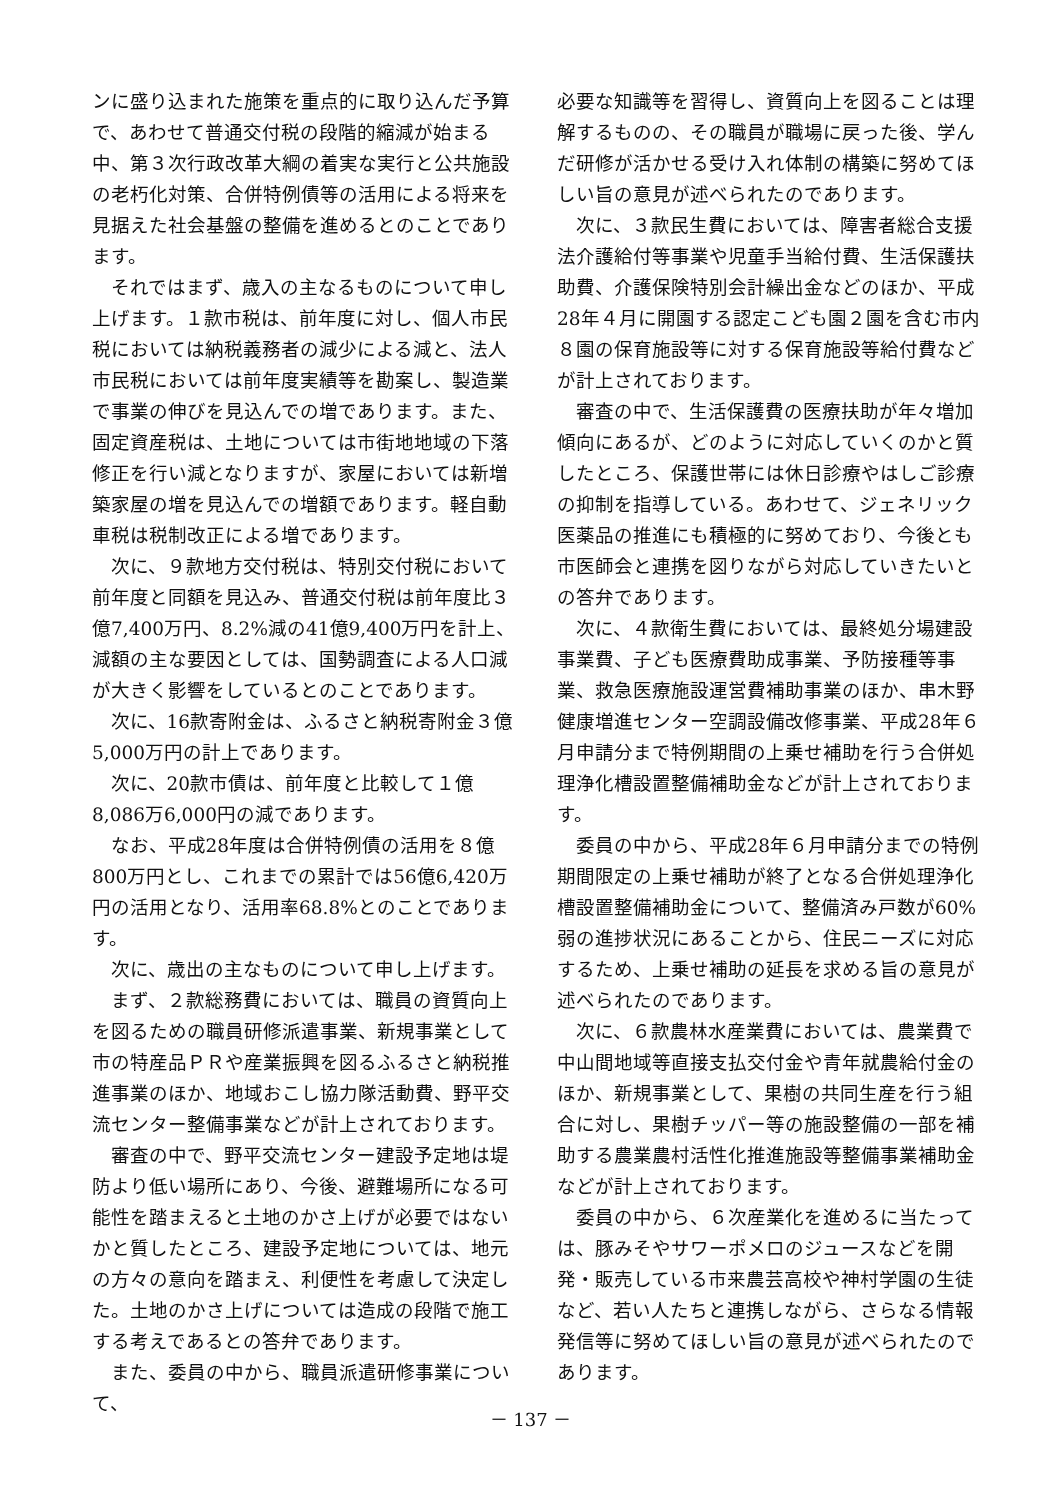ンに盛り込まれた施策を重点的に取り込んだ予算で、あわせて普通交付税の段階的縮減が始まる中、第３次行政改革大綱の着実な実行と公共施設の老朽化対策、合併特例債等の活用による将来を見据えた社会基盤の整備を進めるとのことであります。
それではまず、歳入の主なるものについて申し上げます。１款市税は、前年度に対し、個人市民税においては納税義務者の減少による減と、法人市民税においては前年度実績等を勘案し、製造業で事業の伸びを見込んでの増であります。また、固定資産税は、土地については市街地地域の下落修正を行い減となりますが、家屋においては新増築家屋の増を見込んでの増額であります。軽自動車税は税制改正による増であります。
次に、９款地方交付税は、特別交付税において前年度と同額を見込み、普通交付税は前年度比３億7,400万円、8.2%減の41億9,400万円を計上、減額の主な要因としては、国勢調査による人口減が大きく影響をしているとのことであります。
次に、16款寄附金は、ふるさと納税寄附金３億5,000万円の計上であります。
次に、20款市債は、前年度と比較して１億8,086万6,000円の減であります。
なお、平成28年度は合併特例債の活用を８億800万円とし、これまでの累計では56億6,420万円の活用となり、活用率68.8%とのことであります。
次に、歳出の主なものについて申し上げます。
まず、２款総務費においては、職員の資質向上を図るための職員研修派遣事業、新規事業として市の特産品ＰＲや産業振興を図るふるさと納税推進事業のほか、地域おこし協力隊活動費、野平交流センター整備事業などが計上されております。
審査の中で、野平交流センター建設予定地は堤防より低い場所にあり、今後、避難場所になる可能性を踏まえると土地のかさ上げが必要ではないかと質したところ、建設予定地については、地元の方々の意向を踏まえ、利便性を考慮して決定した。土地のかさ上げについては造成の段階で施工する考えであるとの答弁であります。
また、委員の中から、職員派遣研修事業について、
必要な知識等を習得し、資質向上を図ることは理解するものの、その職員が職場に戻った後、学んだ研修が活かせる受け入れ体制の構築に努めてほしい旨の意見が述べられたのであります。
次に、３款民生費においては、障害者総合支援法介護給付等事業や児童手当給付費、生活保護扶助費、介護保険特別会計繰出金などのほか、平成28年４月に開園する認定こども園２園を含む市内８園の保育施設等に対する保育施設等給付費などが計上されております。
審査の中で、生活保護費の医療扶助が年々増加傾向にあるが、どのように対応していくのかと質したところ、保護世帯には休日診療やはしご診療の抑制を指導している。あわせて、ジェネリック医薬品の推進にも積極的に努めており、今後とも市医師会と連携を図りながら対応していきたいとの答弁であります。
次に、４款衛生費においては、最終処分場建設事業費、子ども医療費助成事業、予防接種等事業、救急医療施設運営費補助事業のほか、串木野健康増進センター空調設備改修事業、平成28年６月申請分まで特例期間の上乗せ補助を行う合併処理浄化槽設置整備補助金などが計上されております。
委員の中から、平成28年６月申請分までの特例期間限定の上乗せ補助が終了となる合併処理浄化槽設置整備補助金について、整備済み戸数が60%弱の進捗状況にあることから、住民ニーズに対応するため、上乗せ補助の延長を求める旨の意見が述べられたのであります。
次に、６款農林水産業費においては、農業費で中山間地域等直接支払交付金や青年就農給付金のほか、新規事業として、果樹の共同生産を行う組合に対し、果樹チッパー等の施設整備の一部を補助する農業農村活性化推進施設等整備事業補助金などが計上されております。
委員の中から、６次産業化を進めるに当たっては、豚みそやサワーポメロのジュースなどを開発・販売している市来農芸高校や神村学園の生徒など、若い人たちと連携しながら、さらなる情報発信等に努めてほしい旨の意見が述べられたのであります。
－ 137 －